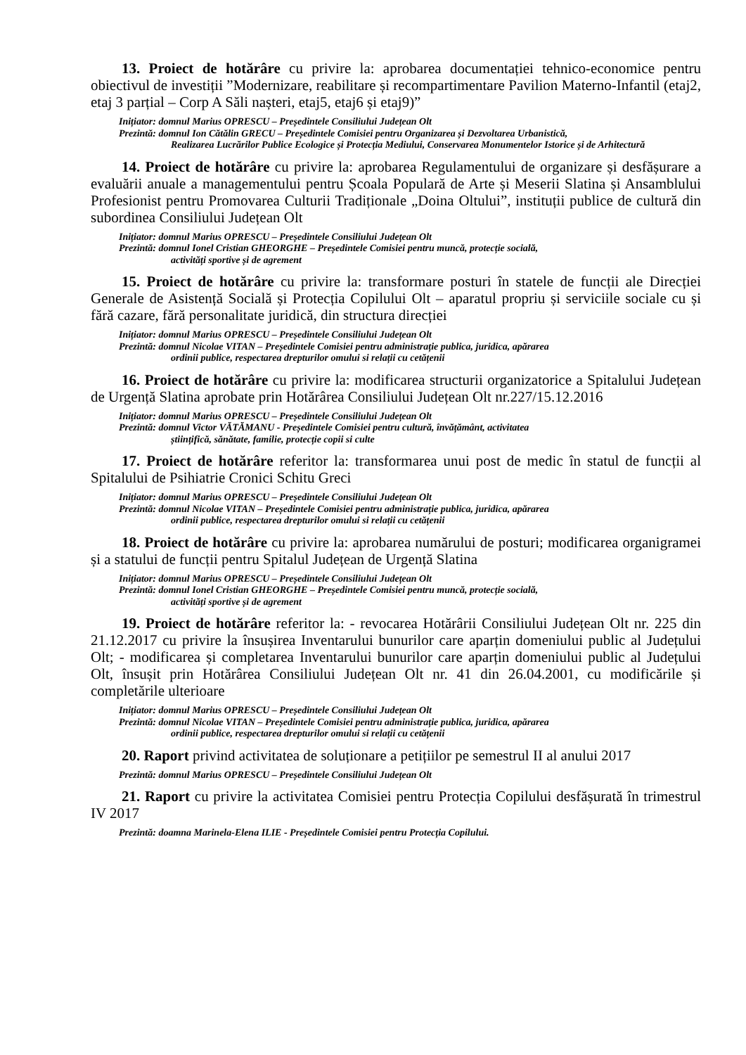13. Proiect de hotărâre cu privire la: aprobarea documentației tehnico-economice pentru obiectivul de investiții ”Modernizare, reabilitare și recompartimentare Pavilion Materno-Infantil (etaj2, etaj 3 parțial – Corp A Săli nașteri, etaj5, etaj6 și etaj9)”
Inițiator: domnul Marius OPRESCU – Președintele Consiliului Județean Olt
Prezintă: domnul Ion Cătălin GRECU – Președintele Comisiei pentru Organizarea și Dezvoltarea Urbanistică,
Realizarea Lucrărilor Publice Ecologice și Protecția Mediului, Conservarea Monumentelor Istorice și de Arhitectură
14. Proiect de hotărâre cu privire la: aprobarea Regulamentului de organizare și desfășurare a evaluării anuale a managementului pentru Școala Populară de Arte și Meserii Slatina și Ansamblului Profesionist pentru Promovarea Culturii Tradiționale „Doina Oltului”, instituții publice de cultură din subordinea Consiliului Județean Olt
Inițiator: domnul Marius OPRESCU – Președintele Consiliului Județean Olt
Prezintă: domnul Ionel Cristian GHEORGHE – Președintele Comisiei pentru muncă, protecție socială,
activități sportive și de agrement
15. Proiect de hotărâre cu privire la: transformare posturi în statele de funcții ale Direcției Generale de Asistență Socială și Protecția Copilului Olt – aparatul propriu și serviciile sociale cu și fără cazare, fără personalitate juridică, din structura direcției
Inițiator: domnul Marius OPRESCU – Președintele Consiliului Județean Olt
Prezintă: domnul Nicolae VITAN – Președintele Comisiei pentru administrație publica, juridica, apărarea
ordinii publice, respectarea drepturilor omului si relații cu cetățenii
16. Proiect de hotărâre cu privire la: modificarea structurii organizatorice a Spitalului Județean de Urgență Slatina aprobate prin Hotărârea Consiliului Județean Olt nr.227/15.12.2016
Inițiator: domnul Marius OPRESCU – Președintele Consiliului Județean Olt
Prezintă: domnul Victor VĂTĂMANU - Președintele Comisiei pentru cultură, învățământ, activitatea
științifică, sănătate, familie, protecție copii si culte
17. Proiect de hotărâre referitor la: transformarea unui post de medic în statul de funcții al Spitalului de Psihiatrie Cronici Schitu Greci
Inițiator: domnul Marius OPRESCU – Președintele Consiliului Județean Olt
Prezintă: domnul Nicolae VITAN – Președintele Comisiei pentru administrație publica, juridica, apărarea
ordinii publice, respectarea drepturilor omului si relații cu cetățenii
18. Proiect de hotărâre cu privire la: aprobarea numărului de posturi; modificarea organigramei și a statului de funcții pentru Spitalul Județean de Urgență Slatina
Inițiator: domnul Marius OPRESCU – Președintele Consiliului Județean Olt
Prezintă: domnul Ionel Cristian GHEORGHE – Președintele Comisiei pentru muncă, protecție socială,
activități sportive și de agrement
19. Proiect de hotărâre referitor la: - revocarea Hotărârii Consiliului Județean Olt nr. 225 din 21.12.2017 cu privire la însușirea Inventarului bunurilor care aparțin domeniului public al Județului Olt; - modificarea și completarea Inventarului bunurilor care aparțin domeniului public al Județului Olt, însușit prin Hotărârea Consiliului Județean Olt nr. 41 din 26.04.2001, cu modificările și completările ulterioare
Inițiator: domnul Marius OPRESCU – Președintele Consiliului Județean Olt
Prezintă: domnul Nicolae VITAN – Președintele Comisiei pentru administrație publica, juridica, apărarea
ordinii publice, respectarea drepturilor omului si relații cu cetățenii
20. Raport privind activitatea de soluționare a petițiilor pe semestrul II al anului 2017
Prezintă: domnul Marius OPRESCU – Președintele Consiliului Județean Olt
21. Raport cu privire la activitatea Comisiei pentru Protecția Copilului desfășurată în trimestrul IV 2017
Prezintă: doamna Marinela-Elena ILIE - Președintele Comisiei pentru Protecția Copilului.